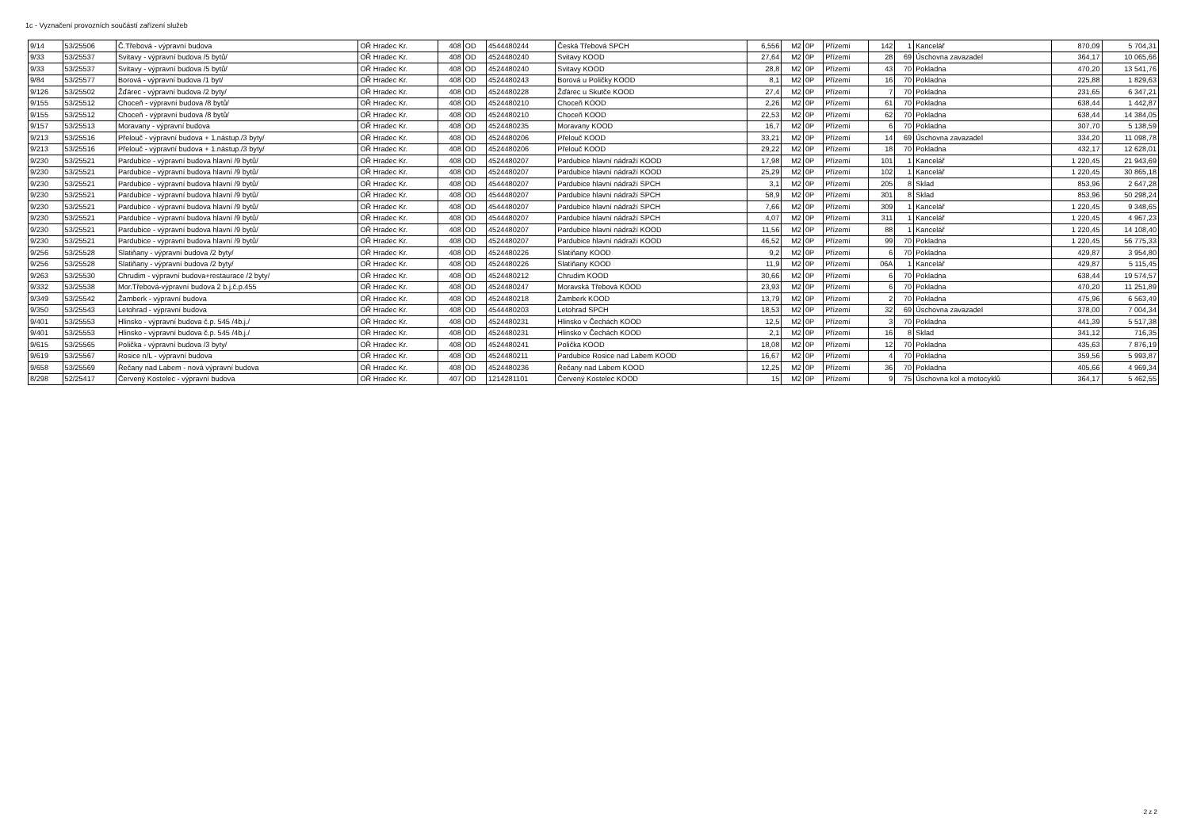1c - Vyznačení provozních součástí zařízení služeb
| 9/14 | 53/25506 | Č.Třebová - výpravní budova | OŘ Hradec Kr. | 408 | OD | 4544480244 | Česká Třebová SPCH | 6,556 | M2 | 0P | Přízemí | 142 | 1 | Kancelář | 870,09 | 5 704,31 |
| 9/33 | 53/25537 | Svitavy - výpravní budova /5 bytů/ | OŘ Hradec Kr. | 408 | OD | 4524480240 | Svitavy KOOD | 27,64 | M2 | 0P | Přízemí | 28 | 69 | Úschovna zavazadel | 364,17 | 10 065,66 |
| 9/33 | 53/25537 | Svitavy - výpravní budova /5 bytů/ | OŘ Hradec Kr. | 408 | OD | 4524480240 | Svitavy KOOD | 28,8 | M2 | 0P | Přízemí | 43 | 70 | Pokladna | 470,20 | 13 541,76 |
| 9/84 | 53/25577 | Borová - výpravní budova /1 byt/ | OŘ Hradec Kr. | 408 | OD | 4524480243 | Borová u Poličky KOOD | 8,1 | M2 | 0P | Přízemí | 16 | 70 | Pokladna | 225,88 | 1 829,63 |
| 9/126 | 53/25502 | Žďárec - výpravní budova /2 byty/ | OŘ Hradec Kr. | 408 | OD | 4524480228 | Žďárec u Skutče KOOD | 27,4 | M2 | 0P | Přízemí | 7 | 70 | Pokladna | 231,65 | 6 347,21 |
| 9/155 | 53/25512 | Choceň - výpravní budova /8 bytů/ | OŘ Hradec Kr. | 408 | OD | 4524480210 | Choceň KOOD | 2,26 | M2 | 0P | Přízemí | 61 | 70 | Pokladna | 638,44 | 1 442,87 |
| 9/155 | 53/25512 | Choceň - výpravní budova /8 bytů/ | OŘ Hradec Kr. | 408 | OD | 4524480210 | Choceň KOOD | 22,53 | M2 | 0P | Přízemí | 62 | 70 | Pokladna | 638,44 | 14 384,05 |
| 9/157 | 53/25513 | Moravany - výpravní budova | OŘ Hradec Kr. | 408 | OD | 4524480235 | Moravany KOOD | 16,7 | M2 | 0P | Přízemí | 6 | 70 | Pokladna | 307,70 | 5 138,59 |
| 9/213 | 53/25516 | Přelouč - výpravní budova + 1.nástup./3 byty/ | OŘ Hradec Kr. | 408 | OD | 4524480206 | Přelouč KOOD | 33,21 | M2 | 0P | Přízemí | 14 | 69 | Úschovna zavazadel | 334,20 | 11 098,78 |
| 9/213 | 53/25516 | Přelouč - výpravní budova + 1.nástup./3 byty/ | OŘ Hradec Kr. | 408 | OD | 4524480206 | Přelouč KOOD | 29,22 | M2 | 0P | Přízemí | 18 | 70 | Pokladna | 432,17 | 12 628,01 |
| 9/230 | 53/25521 | Pardubice - výpravní budova hlavní /9 bytů/ | OŘ Hradec Kr. | 408 | OD | 4524480207 | Pardubice hlavní nádraží KOOD | 17,98 | M2 | 0P | Přízemí | 101 | 1 | Kancelář | 1 220,45 | 21 943,69 |
| 9/230 | 53/25521 | Pardubice - výpravní budova hlavní /9 bytů/ | OŘ Hradec Kr. | 408 | OD | 4524480207 | Pardubice hlavní nádraží KOOD | 25,29 | M2 | 0P | Přízemí | 102 | 1 | Kancelář | 1 220,45 | 30 865,18 |
| 9/230 | 53/25521 | Pardubice - výpravní budova hlavní /9 bytů/ | OŘ Hradec Kr. | 408 | OD | 4544480207 | Pardubice hlavní nádraží SPCH | 3,1 | M2 | 0P | Přízemí | 205 | 8 | Sklad | 853,96 | 2 647,28 |
| 9/230 | 53/25521 | Pardubice - výpravní budova hlavní /9 bytů/ | OŘ Hradec Kr. | 408 | OD | 4544480207 | Pardubice hlavní nádraží SPCH | 58,9 | M2 | 0P | Přízemí | 301 | 8 | Sklad | 853,96 | 50 298,24 |
| 9/230 | 53/25521 | Pardubice - výpravní budova hlavní /9 bytů/ | OŘ Hradec Kr. | 408 | OD | 4544480207 | Pardubice hlavní nádraží SPCH | 7,66 | M2 | 0P | Přízemí | 309 | 1 | Kancelář | 1 220,45 | 9 348,65 |
| 9/230 | 53/25521 | Pardubice - výpravní budova hlavní /9 bytů/ | OŘ Hradec Kr. | 408 | OD | 4544480207 | Pardubice hlavní nádraží SPCH | 4,07 | M2 | 0P | Přízemí | 311 | 1 | Kancelář | 1 220,45 | 4 967,23 |
| 9/230 | 53/25521 | Pardubice - výpravní budova hlavní /9 bytů/ | OŘ Hradec Kr. | 408 | OD | 4524480207 | Pardubice hlavní nádraží KOOD | 11,56 | M2 | 0P | Přízemí | 88 | 1 | Kancelář | 1 220,45 | 14 108,40 |
| 9/230 | 53/25521 | Pardubice - výpravní budova hlavní /9 bytů/ | OŘ Hradec Kr. | 408 | OD | 4524480207 | Pardubice hlavní nádraží KOOD | 46,52 | M2 | 0P | Přízemí | 99 | 70 | Pokladna | 1 220,45 | 56 775,33 |
| 9/256 | 53/25528 | Slatiňany - výpravní budova /2 byty/ | OŘ Hradec Kr. | 408 | OD | 4524480226 | Slatiňany KOOD | 9,2 | M2 | 0P | Přízemí | 6 | 70 | Pokladna | 429,87 | 3 954,80 |
| 9/256 | 53/25528 | Slatiňany - výpravní budova /2 byty/ | OŘ Hradec Kr. | 408 | OD | 4524480226 | Slatiňany KOOD | 11,9 | M2 | 0P | Přízemí | 06A | 1 | Kancelář | 429,87 | 5 115,45 |
| 9/263 | 53/25530 | Chrudim - výpravní budova+restaurace /2 byty/ | OŘ Hradec Kr. | 408 | OD | 4524480212 | Chrudim KOOD | 30,66 | M2 | 0P | Přízemí | 6 | 70 | Pokladna | 638,44 | 19 574,57 |
| 9/332 | 53/25538 | Mor.Třebová-výpravní budova 2 b.j.č.p.455 | OŘ Hradec Kr. | 408 | OD | 4524480247 | Moravská Třebová KOOD | 23,93 | M2 | 0P | Přízemí | 6 | 70 | Pokladna | 470,20 | 11 251,89 |
| 9/349 | 53/25542 | Žamberk - výpravní budova | OŘ Hradec Kr. | 408 | OD | 4524480218 | Žamberk KOOD | 13,79 | M2 | 0P | Přízemí | 2 | 70 | Pokladna | 475,96 | 6 563,49 |
| 9/350 | 53/25543 | Letohrad - výpravní budova | OŘ Hradec Kr. | 408 | OD | 4544480203 | Letohrad SPCH | 18,53 | M2 | 0P | Přízemí | 32 | 69 | Úschovna zavazadel | 378,00 | 7 004,34 |
| 9/401 | 53/25553 | Hlinsko - výpravní budova č.p. 545 /4b.j./ | OŘ Hradec Kr. | 408 | OD | 4524480231 | Hlinsko v Čechách KOOD | 12,5 | M2 | 0P | Přízemí | 3 | 70 | Pokladna | 441,39 | 5 517,38 |
| 9/401 | 53/25553 | Hlinsko - výpravní budova č.p. 545 /4b.j./ | OŘ Hradec Kr. | 408 | OD | 4524480231 | Hlinsko v Čechách KOOD | 2,1 | M2 | 0P | Přízemí | 16 | 8 | Sklad | 341,12 | 716,35 |
| 9/615 | 53/25565 | Polička - výpravní budova /3 byty/ | OŘ Hradec Kr. | 408 | OD | 4524480241 | Polička KOOD | 18,08 | M2 | 0P | Přízemí | 12 | 70 | Pokladna | 435,63 | 7 876,19 |
| 9/619 | 53/25567 | Rosice n/L - výpravní budova | OŘ Hradec Kr. | 408 | OD | 4524480211 | Pardubice Rosice nad Labem KOOD | 16,67 | M2 | 0P | Přízemí | 4 | 70 | Pokladna | 359,56 | 5 993,87 |
| 9/658 | 53/25569 | Řečany nad Labem - nová výpravní budova | OŘ Hradec Kr. | 408 | OD | 4524480236 | Řečany nad Labem KOOD | 12,25 | M2 | 0P | Přízemí | 36 | 70 | Pokladna | 405,66 | 4 969,34 |
| 8/298 | 52/25417 | Červený Kostelec - výpravní budova | OŘ Hradec Kr. | 407 | OD | 1214281101 | Červený Kostelec KOOD | 15 | M2 | 0P | Přízemí | 9 | 75 | Úschovna kol a motocyklů | 364,17 | 5 462,55 |
2 z 2